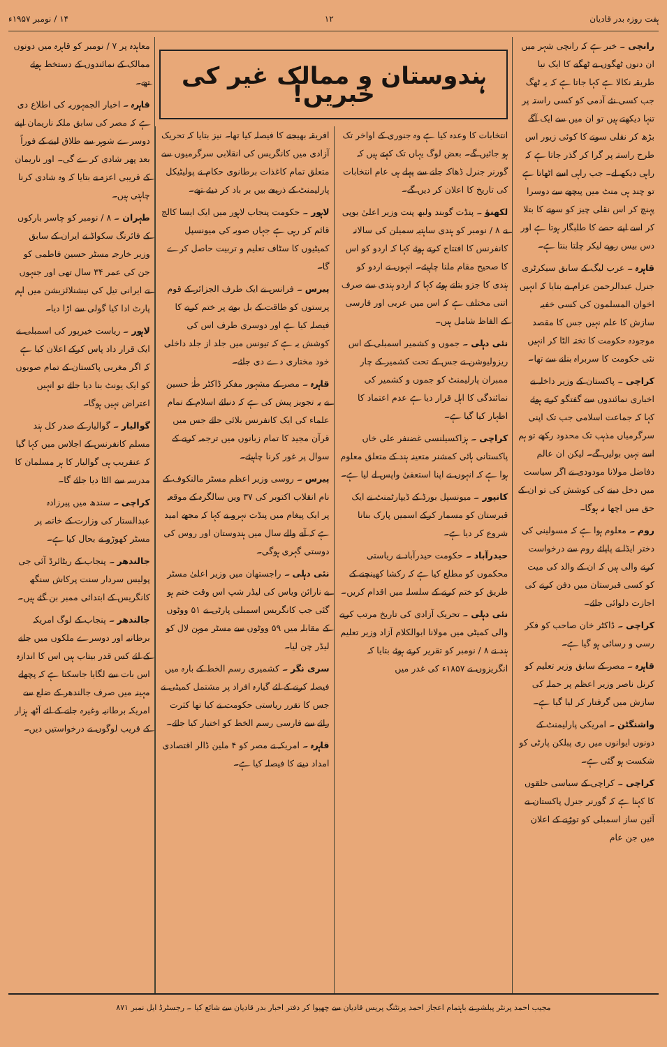ہفت روزہ بدر قادیان ۱۲ ۱۴ / نومبر ۱۹۵۷ء
رانچی ۔ خبر ہے کہ رانچی شہر میں ان دنوں ٹھگوں نے ٹھگنے کا ایک نیا طریقہ نکالا ہے کہا جاتا ہے کہ یہ ٹھگ جب کسی نئے آدمی کو کسی راستہ پر تنہا دیکھتے ہیں تو ان میں سے ایک آگے بڑھ کر نقلی سونے کا کوئی زیور اس طرح راستہ پر گرا کر گذر جاتا ہے کہ راہی دیکھ لے۔ جب راہی اسے اٹھاتا ہے تو چند ہی منٹ میں پیچھے سے دوسرا پہنچ کر اس نقلی چیز کو سونے کا بتلا کر اسے اپنے حصے کا طلبگار ہوتا ہے اور دس بیس روپے لیکر چلتا بنتا ہے۔
قاہرہ ۔ عرب لیگ کے سابق سیکرٹری جنرل عبدالرحمن عزام نے بتایا کہ انہیں اخوان المسلمون کی کسی خفیہ سازش کا علم نہیں جس کا مقصد موجودہ حکومت کا تختہ الٹا کر انہیں نئی حکومت کا سربراہ بنانے سے تھا۔
کراچی ۔ پاکستان کے وزیر داخلہ نے اخباری نمائندوں سے گفتگو کرتے ہوئے کہا کہ جماعت اسلامی جب تک اپنی سرگرمیاں مذہب تک محدود رکھے تو ہم اسے نہیں بولیں گے۔ لیکن ان عالم دفاضل مولانا مودودی نے اگر سیاست میں دخل دینے کی کوشش کی تو ان کے حق میں اچھا نہ ہوگا۔
روم ۔ معلوم ہوا ہے کہ مسولینی کی دختر ایڈا نے پاپائے روم سے درخواست کرنے والی ہیں کہ ان کے والد کی میت کو کسی قبرستان میں دفن کرنے کی اجازت دلوائی جائے۔
کراچی ۔ ڈاکٹر خان صاحب کو فکر رسی و رسائی ہو گیا ہے۔
قاہرہ ۔ مصر کے سابق وزیر تعلیم کو کرنل ناصر وزیر اعظم پر حملہ کی سازش میں گرفتار کر لیا گیا ہے۔
واشنگٹن ۔ امریکی پارلیمنٹ کے دونوں ایوانوں میں ری پبلکن پارٹی کو شکست ہو گئی ہے۔
کراچی ۔ کراچی کے سیاسی حلقوں کا کہنا ہے کہ گورنر جنرل پاکستان نے آئین ساز اسمبلی کو توڑنے کے اعلان میں جن عام
ہندوستان و ممالک غیر کی خبریں!
انتخابات کا وعدہ کیا ہے وہ جنوری کے اواخر تک ہو جائیں گے۔ بعض لوگ یہاں تک کہتے ہیں کہ گورنر جنرل ڈھاکہ جانے سے پہلے ہی عام انتخابات کی تاریخ کا اعلان کر دیں گے۔
لکھنؤ ۔ پنڈت گوبند ولبھ پنت وزیر اعلیٰ یوپی نے ۸ / نومبر کو ہندی ساہتیہ سمیلن کی سالانہ کانفرنس کا افتتاح کرتے ہوئے کہا کہ اردو کو اس کا صحیح مقام ملنا چاہیئے۔ انہوں نے اردو کو ہندی کا جزو بتاتے ہوئے کہا کہ اردو ہندی سے صرف اتنی مختلف ہے کہ اس میں عربی اور فارسی کے الفاظ شامل ہیں۔
نئی دہلی ۔ جموں و کشمیر اسمبلی کے اس ریزولیوشن نے جس کے تحت کشمیر کے چار ممبران پارلیمنٹ کو جموں و کشمیر کی نمائندگی کا اہل قرار دیا ہے عدم اعتماد کا اظہار کیا گیا ہے۔
کراچی ۔ ہزاکسیلنسی غضنفر علی خاں پاکستانی ہائی کمشنر متعینہ ہند کے متعلق معلوم ہوا ہے کہ انہوں نے اپنا استعفیٰ واپس لے لیا ہے۔
کانپور ۔ میونسپل بورڈ کے ڈیپارٹمنٹ نے ایک قبرستان کو مسمار کرکے اسمیں پارک بنانا شروع کر دیا ہے۔
حیدرآباد ۔ حکومت حیدرآباد نے ریاستی محکموں کو مطلع کیا ہے کہ رکشا کھینچنے کے طریق کو ختم کرنے کے سلسلہ میں اقدام کریں۔
نئی دہلی ۔ تحریک آزادی کی تاریخ مرتب کرنے والی کمیٹی میں مولانا ابوالکلام آزاد وزیر تعلیم ہند نے ۸ / نومبر کو تقریر کرتے ہوئے بتایا کہ انگریزوں نے ۱۸۵۷ء کی غدر میں
افریقہ بھیجنے کا فیصلہ کیا تھا۔ نیز بتایا کہ تحریک آزادی میں کانگریس کی انقلابی سرگرمیوں سے متعلق تمام کاغذات برطانوی حکام نے پولیٹیکل پارلیمنٹ کے ذریعے بیں بر باد کر دیئے تھے۔
لاہور ۔ حکومت پنجاب لاہور میں ایک ایسا کالج قائم کر رہی ہے جہاں صوبہ کی میونسپل کمیٹیوں کا سٹاف تعلیم و تربیت حاصل کرے گا۔
پیرس ۔ فرانس نے ایک طرف الجزائر کے قوم پرستوں کو طاقت کے بل بوتے پر ختم کرنے کا فیصلہ کیا ہے اور دوسری طرف اس کی کوشش یہ ہے کہ تیونس میں جلد از جلد داخلی خود مختاری دے دی جائے۔
قاہرہ ۔ مصر کے مشہور مفکر ڈاکٹر طٰہٰ حسین نے یہ تجویز پیش کی ہے کہ دنیائے اسلام کے تمام علماء کی ایک کانفرنس بلائی جائے جس میں قرآن مجید کا تمام زبانوں میں ترجمہ کرنے کے سوال پر غور کرنا چاہیئے۔
پیرس ۔ روسی وزیر اعظم مسٹر مالنکوف کے نام انقلاب اکتوبر کی ۳۷ ویں سالگرہ کے موقعہ پر ایک پیغام میں پنڈت نہرو نے کہا کہ مجھے امید ہے کہ آنے والے سال میں ہندوستان اور روس کی دوستی گہری ہوگی۔
نئی دہلی ۔ راجستھان میں وزیر اعلیٰ مسٹر بے نارائن ویاس کی لیڈر شپ اس وقت ختم ہو گئی جب کانگریس اسمبلی پارٹی نے ۵۱ ووٹوں کے مقابلہ میں ۵۹ ووٹوں سے مسٹر موہن لال کو لیڈر چن لیا۔
سری نگر ۔ کشمیری رسم الخط کے بارہ میں فیصلہ کرنے کے لئے گیارہ افراد پر مشتمل کمیٹی نے جس کا تقرر ریاستی حکومت نے کیا تھا کثرت رائے سے فارسی رسم الخط کو اختیار کیا جائے۔
قاہرہ ۔ امریکہ نے مصر کو ۴ ملین ڈالر اقتصادی امداد دینے کا فیصلہ کیا ہے۔
معاہدہ پر ۷ / نومبر کو قاہرہ میں دونوں ممالک کے نمائندوں کے دستخط ہوئے تھے۔
قاہرہ ۔ اخبار الجمہوریہ کی اطلاع دی ہے کہ مصر کی سابق ملکہ ناریمان اپنے دوسرے شوہر سے طلاق لینے کے فوراً بعد پھر شادی کرے گی۔ اور ناریمان کے قریبی اعزہ نے بتایا کہ وہ شادی کرنا چاہتی ہیں۔
طہران ۔ ۸ / نومبر کو چاسر بارکوں کے فائرنگ سکواڈ نے ایران کے سابق وزیر خارجہ مسٹر حسین فاطمی کو جن کی عمر ۳۴ سال تھی اور جنہوں نے ایرانی تیل کی نیشنلائزیشن میں اہم پارٹ ادا کیا گولی سے اڑا دیا۔
لاہور ۔ ریاست خیرپور کی اسمبلی نے ایک قرار داد پاس کرکے اعلان کیا ہے کہ اگر مغربی پاکستان کے تمام صوبوں کو ایک یونٹ بنا دیا جائے تو انہیں اعتراض نہیں ہوگا۔
گوالیار ۔ گوالیار کے صدر کل ہند مسلم کانفرنس کے اجلاس میں کہا گیا کہ عنقریب ہی گوالیار کا ہر مسلمان کا مدرسہ سے الٹا دیا جائے گا۔
کراچی ۔ سندھ میں پیرزادہ عبدالستار کی وزارت کے خاتمہ پر مسٹر کھوڑو نے بحال کیا ہے۔
جالندھر ۔ پنجاب کے ریٹائرڈ آئی جی پولیس سردار سنت پرکاش سنگھ کانگریس کے ابتدائی ممبر بن گئے ہیں۔
جالندھر ۔ پنجاب کے لوگ امریکہ برطانیہ اور دوسرے ملکوں میں جانے کے لئے کس قدر بیتاب ہیں اس کا اندازہ اس بات سے لگایا جاسکتا ہے کہ پچھلے مہینہ میں صرف جالندھر کے ضلع سے امریکہ برطانیہ وغیرہ جانے کے لئے آٹھ ہزار کے قریب لوگوں نے درخواستیں دیں۔
مجیب احمد پرنٹر پبلشر نے باہتمام اعجاز احمد پرنٹنگ پریس قادیان سے چھپوا کر دفتر اخبار بدر قادیان سے شائع کیا ۔ رجسٹرڈ ایل نمبر ۸۷۱